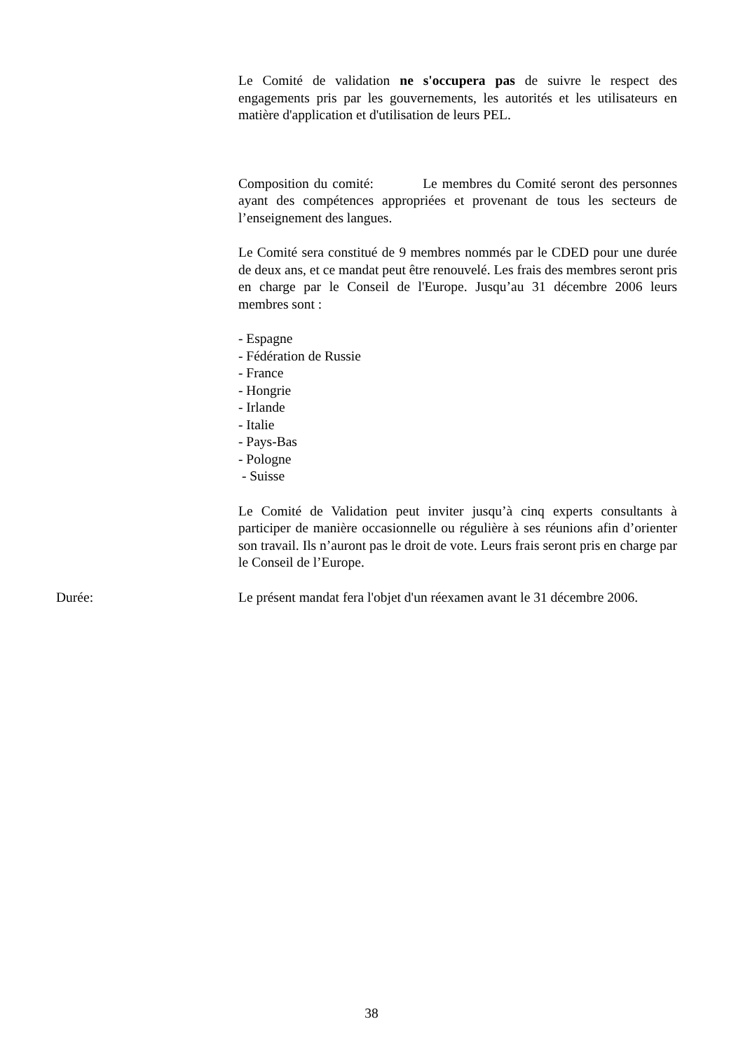Le Comité de validation ne s'occupera pas de suivre le respect des engagements pris par les gouvernements, les autorités et les utilisateurs en matière d'application et d'utilisation de leurs PEL.
Composition du comité: Le membres du Comité seront des personnes ayant des compétences appropriées et provenant de tous les secteurs de l’enseignement des langues.
Le Comité sera constitué de 9 membres nommés par le CDED pour une durée de deux ans, et ce mandat peut être renouvelé. Les frais des membres seront pris en charge par le Conseil de l'Europe. Jusqu’au 31 décembre 2006 leurs membres sont :
- Espagne
- Fédération de Russie
- France
- Hongrie
- Irlande
- Italie
- Pays-Bas
- Pologne
- Suisse
Le Comité de Validation peut inviter jusqu’à cinq experts consultants à participer de manière occasionnelle ou régulière à ses réunions afin d’orienter son travail. Ils n’auront pas le droit de vote. Leurs frais seront pris en charge par le Conseil de l’Europe.
Durée: Le présent mandat fera l'objet d'un réexamen avant le 31 décembre 2006.
38